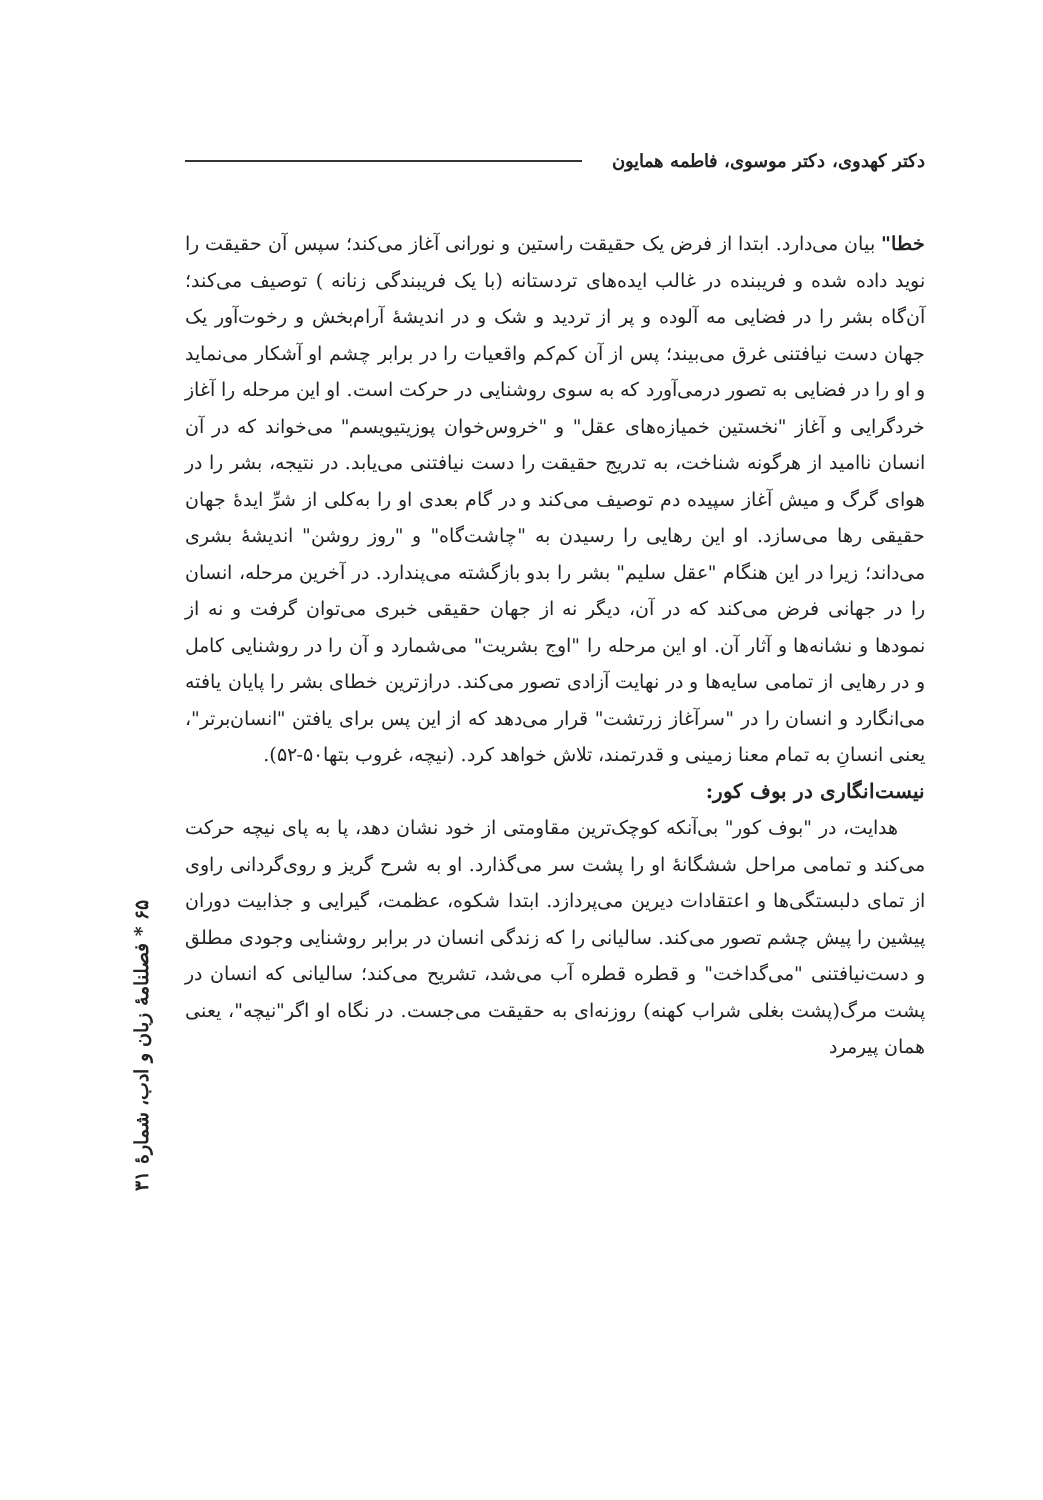دکتر کهدوی، دکتر موسوی، فاطمه همایون
خطا" بیان می‌دارد. ابتدا از فرض یک حقیقت راستین و نورانی آغاز می‌کند؛ سپس آن حقیقت را نوید داده شده و فریبنده در غالب ایده‌های تردستانه (با یک فریبندگی زنانه ) توصیف می‌کند؛ آن‌گاه بشر را در فضایی مه آلوده و پر از تردید و شک و در اندیشهٔ آرام‌بخش و رخوت‌آور یک جهان دست نیافتنی غرق می‌بیند؛ پس از آن کم‌کم واقعیات را در برابر چشم او آشکار می‌نماید و او را در فضایی به تصور درمی‌آورد که به سوی روشنایی در حرکت است. او این مرحله را آغاز خردگرایی و آغاز "نخستین خمیازه‌های عقل" و "خروس‌خوان پوزیتیویسم" می‌خواند که در آن انسان ناامید از هرگونه شناخت، به تدریج حقیقت را دست نیافتنی می‌یابد. در نتیجه، بشر را در هوای گرگ و میش آغاز سپیده دم توصیف می‌کند و در گام بعدی او را به‌کلی از شرِّ ایدهٔ جهان حقیقی رها می‌سازد. او این رهایی را رسیدن به "چاشت‌گاه" و "روز روشن" اندیشهٔ بشری می‌داند؛ زیرا در این هنگام "عقل سلیم" بشر را بدو بازگشته می‌پندارد. در آخرین مرحله، انسان را در جهانی فرض می‌کند که در آن، دیگر نه از جهان حقیقی خبری می‌توان گرفت و نه از نمودها و نشانه‌ها و آثار آن. او این مرحله را "اوج بشریت" می‌شمارد و آن را در روشنایی کامل و در رهایی از تمامی سایه‌ها و در نهایت آزادی تصور می‌کند. درازترین خطای بشر را پایان یافته می‌انگارد و انسان را در "سرآغاز زرتشت" قرار می‌دهد که از این پس برای یافتن "انسان‌برتر"، یعنی انسانِ به تمام معنا زمینی و قدرتمند، تلاش خواهد کرد. (نیچه، غروب بتها۵۰-۵۲).
نیست‌انگاری در بوف کور:
هدایت، در "بوف کور" بی‌آنکه کوچک‌ترین مقاومتی از خود نشان دهد، پا به پای نیچه حرکت می‌کند و تمامی مراحل ششگانهٔ او را پشت سر می‌گذارد. او به شرح گریز و روی‌گردانی راوی از تمای دلبستگی‌ها و اعتقادات دیرین می‌پردازد. ابتدا شکوه، عظمت، گیرایی و جذابیت دوران پیشین را پیش چشم تصور می‌کند. سالیانی را که زندگی انسان در برابر روشنایی وجودی مطلق و دست‌نیافتنی "می‌گداخت" و قطره قطره آب می‌شد، تشریح می‌کند؛ سالیانی که انسان در پشت مرگ(پشت بغلی شراب کهنه) روزنه‌ای به حقیقت می‌جست. در نگاه او اگر"نیچه"، یعنی همان پیرمرد
۶۵ * فصلنامهٔ زبان و ادب، شمارهٔ ۳۱